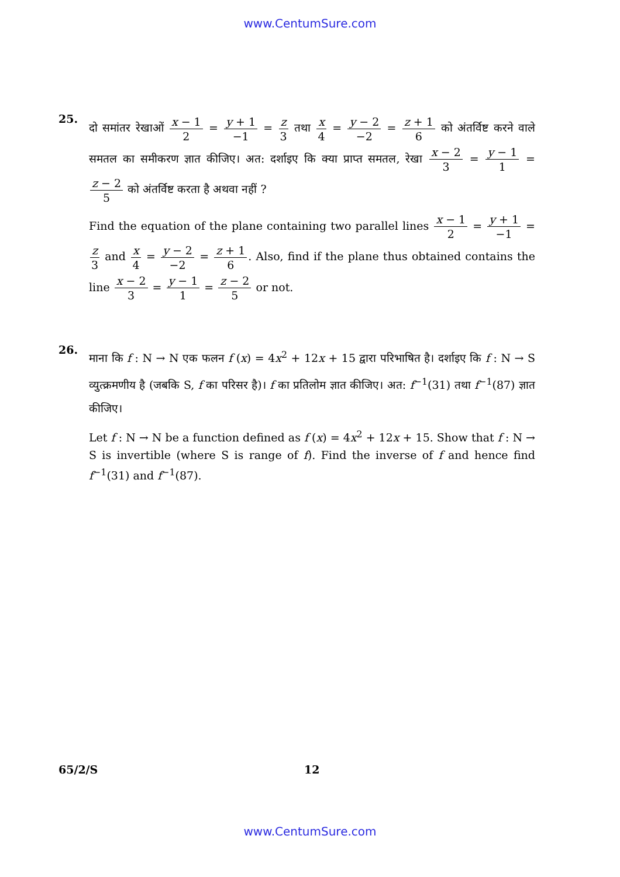www.CentumSure.com
25.
दो समांतर रेखाओं x − 1 2 = y + 1 −1 = z 3 तथा x 4 = y − 2 −2 = z + 1 6 को अंतर्विष्ट करने वाले समतल का समीकरण ज्ञात कीजिए। अत: दर्शाइए कि क्या प्राप्त समतल, रेखा x − 2 3 = y − 1 1 = z − 2 5 को अंतर्विष्ट करता है अथवा नहीं ?
Find the equation of the plane containing two parallel lines x − 1 2 = y + 1 −1 = z 3 and x 4 = y − 2 −2 = z + 1 6. Also, find if the plane thus obtained contains the line x − 2 3 = y − 1 1 = z − 2 5 or not.
26.
माना कि f : N → N एक फलन f (x) = 4x<sup>2</sup> + 12x + 15 द्वारा परिभाषित है। दर्शाइए कि f : N → S व्युत्क्रमणीय है (जबकि S, f का परिसर है)। f का प्रतिलोम ज्ञात कीजिए। अत: f<sup>−1</sup>(31) तथा f<sup>−1</sup>(87) ज्ञात कीजिए।
Let f : N → N be a function defined as f (x) = 4x<sup>2</sup> + 12x + 15. Show that f : N → S is invertible (where S is range of f). Find the inverse of f and hence find f<sup>−1</sup>(31) and f<sup>−1</sup>(87).
65/2/S 12
www.CentumSure.com